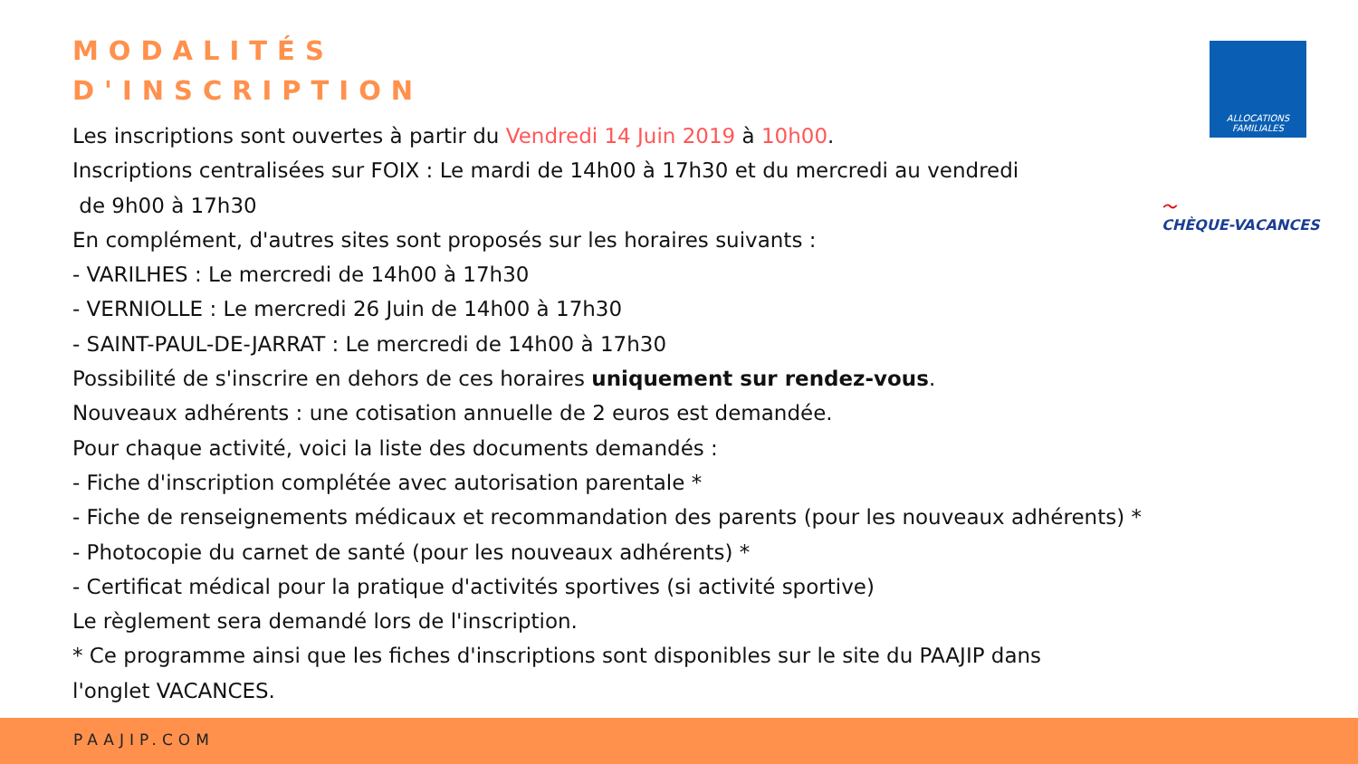MODALITÉS
D'INSCRIPTION
ALLOCATIONS
FAMILIALES
〜
CHÈQUE-VACANCES
Les inscriptions sont ouvertes à partir du Vendredi 14 Juin 2019 à 10h00.
Inscriptions centralisées sur FOIX : Le mardi de 14h00 à 17h30 et du mercredi au vendredi
de 9h00 à 17h30
En complément, d'autres sites sont proposés sur les horaires suivants :
- VARILHES : Le mercredi de 14h00 à 17h30
- VERNIOLLE : Le mercredi 26 Juin de 14h00 à 17h30
- SAINT-PAUL-DE-JARRAT : Le mercredi de 14h00 à 17h30
Possibilité de s'inscrire en dehors de ces horaires uniquement sur rendez-vous.
Nouveaux adhérents : une cotisation annuelle de 2 euros est demandée.
Pour chaque activité, voici la liste des documents demandés :
- Fiche d'inscription complétée avec autorisation parentale *
- Fiche de renseignements médicaux et recommandation des parents (pour les nouveaux adhérents) *
- Photocopie du carnet de santé (pour les nouveaux adhérents) *
- Certificat médical pour la pratique d'activités sportives (si activité sportive)
Le règlement sera demandé lors de l'inscription.
* Ce programme ainsi que les fiches d'inscriptions sont disponibles sur le site du PAAJIP dans
l'onglet VACANCES.
PAAJIP.COM